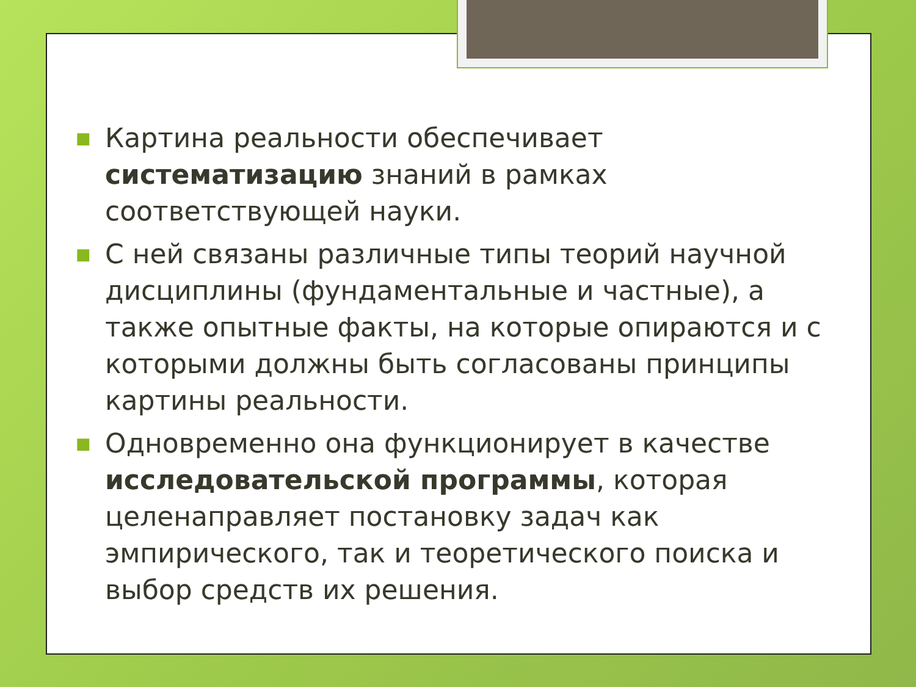■ Картина реальности обеспечивает систематизацию знаний в рамках соответствующей науки.
■ С ней связаны различные типы теорий научной дисциплины (фундаментальные и частные), а также опытные факты, на которые опираются и с которыми должны быть согласованы принципы картины реальности.
■ Одновременно она функционирует в качестве исследовательской программы, которая целенаправляет постановку задач как эмпирического, так и теоретического поиска и выбор средств их решения.